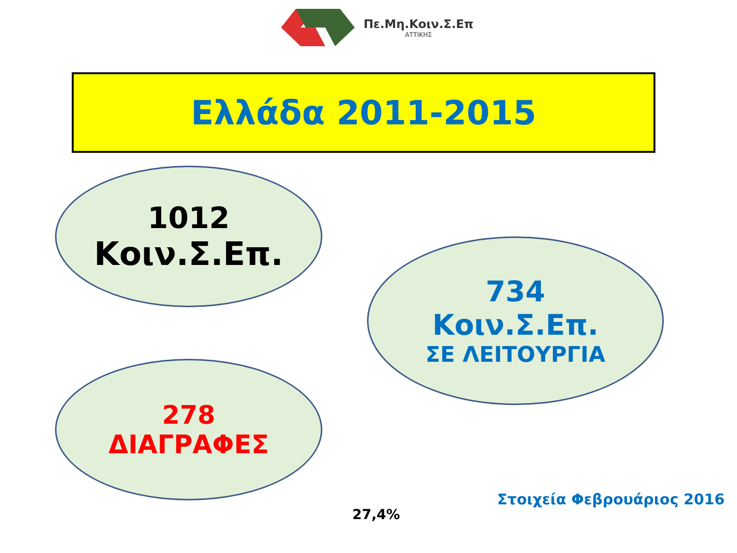Πε.Μη.Κοιν.Σ.Επ
ΑΤΤΙΚΗΣ
Ελλάδα 2011-2015
1012
Κοιν.Σ.Επ.
734
Κοιν.Σ.Επ.
ΣΕ ΛΕΙΤΟΥΡΓΙΑ
278
ΔΙΑΓΡΑΦΕΣ
27,4%
Στοιχεία Φεβρουάριος 2016